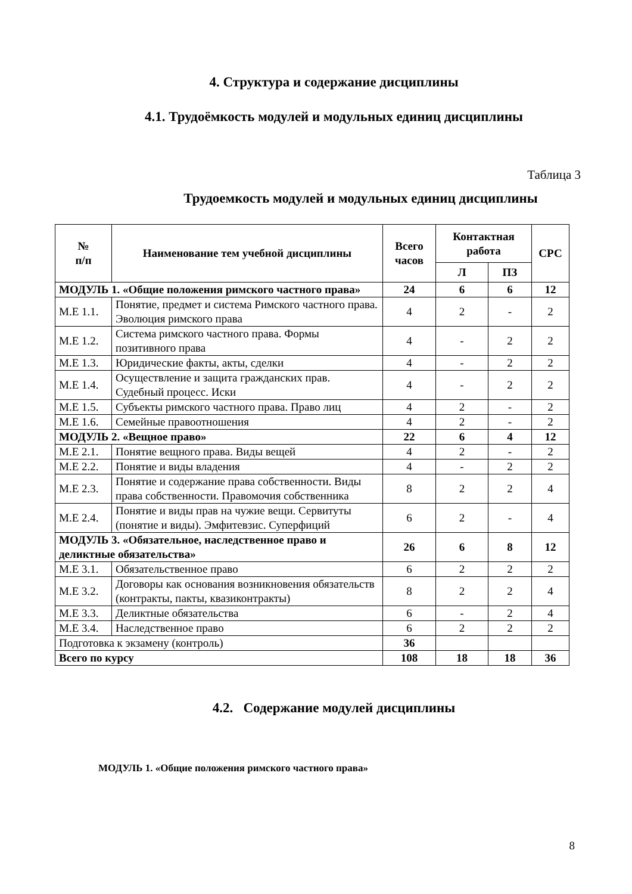4. Структура и содержание дисциплины
4.1. Трудоёмкость модулей и модульных единиц дисциплины
Таблица 3
Трудоемкость модулей и модульных единиц дисциплины
| № п/п | Наименование тем учебной дисциплины | Всего часов | Контактная работа | | СРС |
| --- | --- | --- | --- | --- | --- |
| | | | Л | ПЗ | |
| МОДУЛЬ 1. «Общие положения римского частного права» | | 24 | 6 | 6 | 12 |
| М.Е 1.1. | Понятие, предмет и система Римского частного права. Эволюция римского права | 4 | 2 | - | 2 |
| М.Е 1.2. | Система римского частного права. Формы позитивного права | 4 | - | 2 | 2 |
| М.Е 1.3. | Юридические факты, акты, сделки | 4 | - | 2 | 2 |
| М.Е 1.4. | Осуществление и защита гражданских прав. Судебный процесс. Иски | 4 | - | 2 | 2 |
| М.Е 1.5. | Субъекты римского частного права. Право лиц | 4 | 2 | - | 2 |
| М.Е 1.6. | Семейные правоотношения | 4 | 2 | - | 2 |
| МОДУЛЬ 2. «Вещное право» | | 22 | 6 | 4 | 12 |
| М.Е 2.1. | Понятие вещного права. Виды вещей | 4 | 2 | - | 2 |
| М.Е 2.2. | Понятие и виды владения | 4 | - | 2 | 2 |
| М.Е 2.3. | Понятие и содержание права собственности. Виды права собственности. Правомочия собственника | 8 | 2 | 2 | 4 |
| М.Е 2.4. | Понятие и виды прав на чужие вещи. Сервитуты (понятие и виды). Эмфитевзис. Суперфиций | 6 | 2 | - | 4 |
| МОДУЛЬ 3. «Обязательное, наследственное право и деликтные обязательства» | | 26 | 6 | 8 | 12 |
| М.Е 3.1. | Обязательственное право | 6 | 2 | 2 | 2 |
| М.Е 3.2. | Договоры как основания возникновения обязательств (контракты, пакты, квазиконтракты) | 8 | 2 | 2 | 4 |
| М.Е 3.3. | Деликтные обязательства | 6 | - | 2 | 4 |
| М.Е 3.4. | Наследственное право | 6 | 2 | 2 | 2 |
| Подготовка к экзамену (контроль) | | 36 | | | |
| Всего по курсу | | 108 | 18 | 18 | 36 |
4.2. Содержание модулей дисциплины
МОДУЛЬ 1. «Общие положения римского частного права»
8